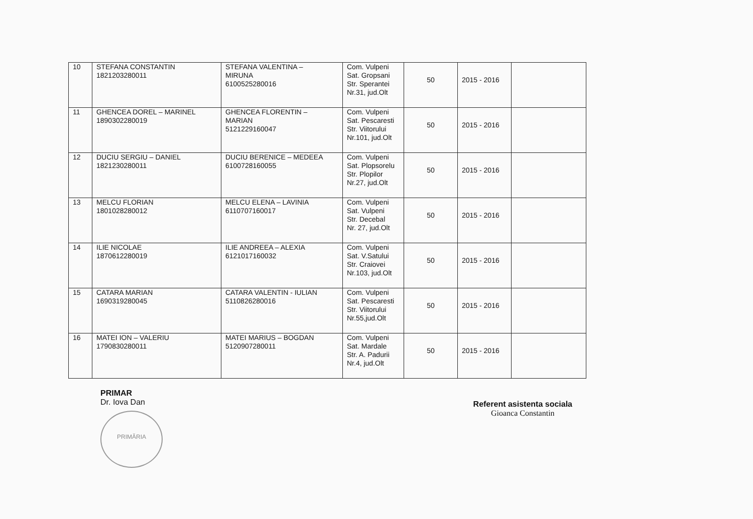| 10 | STEFANA CONSTANTIN 1821203280011 | STEFANA VALENTINA – MIRUNA 6100525280016 | Com. Vulpeni Sat. Gropsani Str. Sperantei Nr.31, jud.Olt | 50 | 2015 - 2016 | |
| 11 | GHENCEA DOREL – MARINEL 1890302280019 | GHENCEA FLORENTIN – MARIAN 5121229160047 | Com. Vulpeni Sat. Pescaresti Str. Viitorului Nr.101, jud.Olt | 50 | 2015 - 2016 | |
| 12 | DUCIU SERGIU – DANIEL 1821230280011 | DUCIU BERENICE – MEDEEA 6100728160055 | Com. Vulpeni Sat. Plopsorelu Str. Plopilor Nr.27, jud.Olt | 50 | 2015 - 2016 | |
| 13 | MELCU FLORIAN 1801028280012 | MELCU ELENA – LAVINIA 6110707160017 | Com. Vulpeni Sat. Vulpeni Str. Decebal Nr. 27, jud.Olt | 50 | 2015 - 2016 | |
| 14 | ILIE NICOLAE 1870612280019 | ILIE ANDREEA – ALEXIA 6121017160032 | Com. Vulpeni Sat. V.Satului Str. Craiovei Nr.103, jud.Olt | 50 | 2015 - 2016 | |
| 15 | CATARA MARIAN 1690319280045 | CATARA VALENTIN - IULIAN 5110826280016 | Com. Vulpeni Sat. Pescaresti Str. Viitorului Nr.55,jud.Olt | 50 | 2015 - 2016 | |
| 16 | MATEI ION – VALERIU 1790830280011 | MATEI MARIUS – BOGDAN 5120907280011 | Com. Vulpeni Sat. Mardale Str. A. Padurii Nr.4, jud.Olt | 50 | 2015 - 2016 | |
PRIMAR
Dr. Iova Dan
PRIMĂRIA
Referent asistenta sociala
Gioanca Constantin